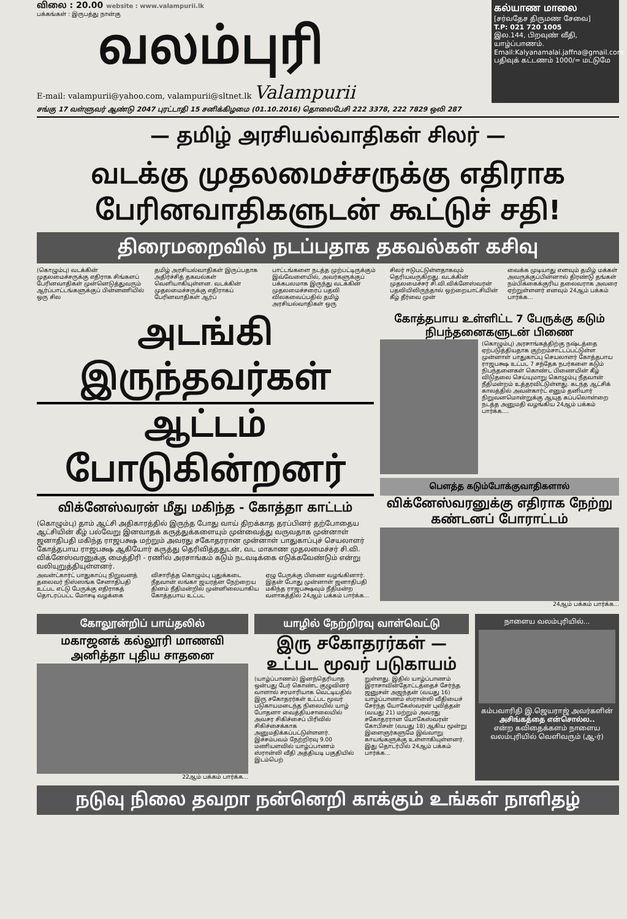விலை : 20.00 website : www.valampurii.lk
பக்கங்கள் : இருபத்து நான்கு
வலம்புரி
E-mail: valampurii@yahoo.com, valampurii@sltnet.lk Valampurii
கல்யாண மாலை
[சர்வதேச திருமண சேவை]
T.P: 021 720 1005
இல.144, பிறவுண் வீதி, யாழ்ப்பாணம்.
Email:Kalyanamalai.jaffna@gmail.com
பதிவுக் கட்டணம் 1000/= மட்டுமே
சங்கு 17 வள்ளுவர் ஆண்டு 2047 புரட்டாதி 15 சனிக்கிழமை (01.10.2016) தொலைபேசி 222 3378, 222 7829 ஒலி 287
— தமிழ் அரசியல்வாதிகள் சிலர் —
வடக்கு முதலமைச்சருக்கு எதிராக
பேரினவாதிகளுடன் கூட்டுச் சதி!
திரைமறைவில் நடப்பதாக தகவல்கள் கசிவு
(கொழும்பு) வடக்கின் முதலமைச்சருக்கு எதிராக சிங்களப் பேரினவாதிகள் முன்னெடுத்துவரும் ஆர்ப்பாட்டங்களுக்குப் பின்னணியில் ஒரு சில
தமிழ் அரசியல்வாதிகள் இருப்பதாக அதிர்ச்சித் தகவல்கள் வெளியாகியுள்ளன. வடக்கின் முதலமைச்சருக்கு எதிராகப் பேரினவாதிகள் ஆர்ப்
பாட்டங்களை நடத்த முற்பட்டிருக்கும் இவ்வேளையில், அவர்களுக்குப் பக்கபலமாக இருந்து வடக்கின் முதலமைச்சரைப் பதவி விலகவைப்பதில் தமிழ் அரசியல்வாதிகள் ஒரு
சிலர் ஈடுபட்டுள்ளதாகவும் தெரியவருகிறது. வடக்கின் முதலமைச்சர் சி.வி.விக்னேஸ்வரன் பதவியிலிருந்தால் ஒற்றையாட்சியின் கீழ் தீர்வை முன்
வைக்க முடியாது எனவும் தமிழ் மக்கள் அவருக்குப்பின்னால் திரண்டு தங்கள் நம்பிக்கைக்குரிய தலைவராக அவரை ஏற்றுள்ளனர் எனவும் 24ஆம் பக்கம் பார்க்க...
அடங்கி இருந்தவர்கள்
ஆட்டம் போடுகின்றனர்
விக்னேஸ்வரன் மீது மகிந்த - கோத்தா காட்டம்
(கொழும்பு) தாம் ஆட்சி அதிகாரத்தில் இருந்த போது வாய் திறக்காத தரப்பினர் தற்போதைய ஆட்சியின் கீழ் பல்வேறு இனவாதக் கருத்துக்களையும் முன்வைத்து வருவதாக முன்னாள் ஜனாதிபதி மகிந்த ராஜபக்ஷ மற்றும் அவரது சகோதரரான முன்னாள் பாதுகாப்புச் செயலாளர் கோத்தபாய ராஜபக்ஷ ஆகியோர் கருத்து தெரிவித்ததுடன், வட மாகாண முதலமைச்சர் சி.வி. விக்னேஸ்வரனுக்கு மைத்திரி - ரணில் அரசாங்கம் கடும் நடவடிக்கை எடுக்கவேண்டும் என்று வலியுறுத்தியுள்ளனர்.
அவன்ட்கார்ட் பாதுகாப்பு நிறுவனத் தலைவர் நிஸ்ஸங்க சேனாதிபதி உட்பட எட்டு பேருக்கு எதிராகத் தொடரப்பட்ட மோசடி வழக்கை
விசாரித்த கொழும்பு புதுக்கடை நீதவான் லங்கா ஜயரத்ன நேற்றைய தினம் நீதிமன்றில் முன்னிலையாகிய கோத்தபாய உட்பட
ஏழு பேருக்கு பிணை வழங்கினார். இதன் போது முன்னாள் ஜனாதிபதி மகிந்த ராஜபக்ஷவும் நீதிமன்ற வளாகத்தில் 24ஆம் பக்கம் பார்க்க...
கோத்தபாய உள்ளிட்ட 7 பேருக்கு கடும் நிபந்தனைகளுடன் பிணை
(கொழும்பு) அரசாங்கத்திற்கு நஷ்டத்தை ஏற்படுத்தியதாக குற்றம்சாட்டப்பட்டுள்ள முன்னாள் பாதுகாப்பு செயலாளர் கோத்தபாய ராஜபக்ஷ உட்பட 7 சந்தேக நபர்களை கடும் நிபந்தனைகள் கொண்ட பிணையின் கீழ் விடுதலை செய்யுமாறு கொழும்பு நீதவான் நீதிமன்றம் உத்தரவிட்டுள்ளது. கடந்த ஆட்சிக் காலத்தில் அவன்கார்ட் எனும் தனியார் நிறுவனமொன்றுக்கு ஆயுத கப்பலொன்றை நடத்த அனுமதி வழங்கிய 24ஆம் பக்கம் பார்க்க....
பௌத்த கடும்போக்குவாதிகளால்
விக்னேஸ்வரனுக்கு எதிராக நேற்று கண்டனப் போராட்டம்
24ஆம் பக்கம் பார்க்க...
கோலூன்றிப் பாய்தலில்
மகாஜனக் கல்லூரி மாணவி அனித்தா புதிய சாதனை
22ஆம் பக்கம் பார்க்க...
யாழில் நேற்றிரவு வாள்வெட்டு
இரு சகோதரர்கள் — உட்பட மூவர் படுகாயம்
(யாழ்ப்பாணம்) இனந்தெரியாத ஒன்பது பேர் கொண்ட குழுவினர் வாளால் சரமாரியாக வெட்டியதில் இரு சகோதரர்கள் உட்பட மூவர் படுகாயமடைந்த நிலையில் யாழ் போதனா வைத்தியசாலையில் அவசர சிகிச்சைப் பிரிவில் சிகிச்சைக்காக அனுமதிக்கப்பட்டுள்ளனர். இச்சம்பவம் நேற்றிரவு 9.00 மணியளவில் யாழ்ப்பாணம் ஸ்ரான்லி வீதி அத்தியடி பகுதியில் இடம்பெற்
றுள்ளது. இதில் யாழ்ப்பாணம் இராசாவின்தோட்டத்தைச் சேர்ந்த ஜனுசன் அஜந்தன் (வயது 16) யாழ்ப்பாணம் ஸ்ரான்லி வீதியைச் சேர்ந்த யோகேஸ்வரன் புவித்தன் (வயது 21) மற்றும் அவரது சகோதரரான யோகேஸ்வரன் கோபிசன் (வயது 18) ஆகிய மூன்று இளைஞர்களுமே இவ்வாறு காயங்களுக்கு உள்ளாகியுள்ளனர். இது தொடர்பில் 24ஆம் பக்கம் பார்க்க...
நாளைய வலம்புரியில்...
கம்பவாரிதி இ.ஜெயராஜ் அவர்களின்
அசிங்கத்தை என்சொல்ல..
என்ற கவிதைக்களம் நாளைய வலம்புரியில் வெளிவரும் (ஆ-ர்)
நடுவு நிலை தவறா நன்னெறி காக்கும் உங்கள் நாளிதழ்